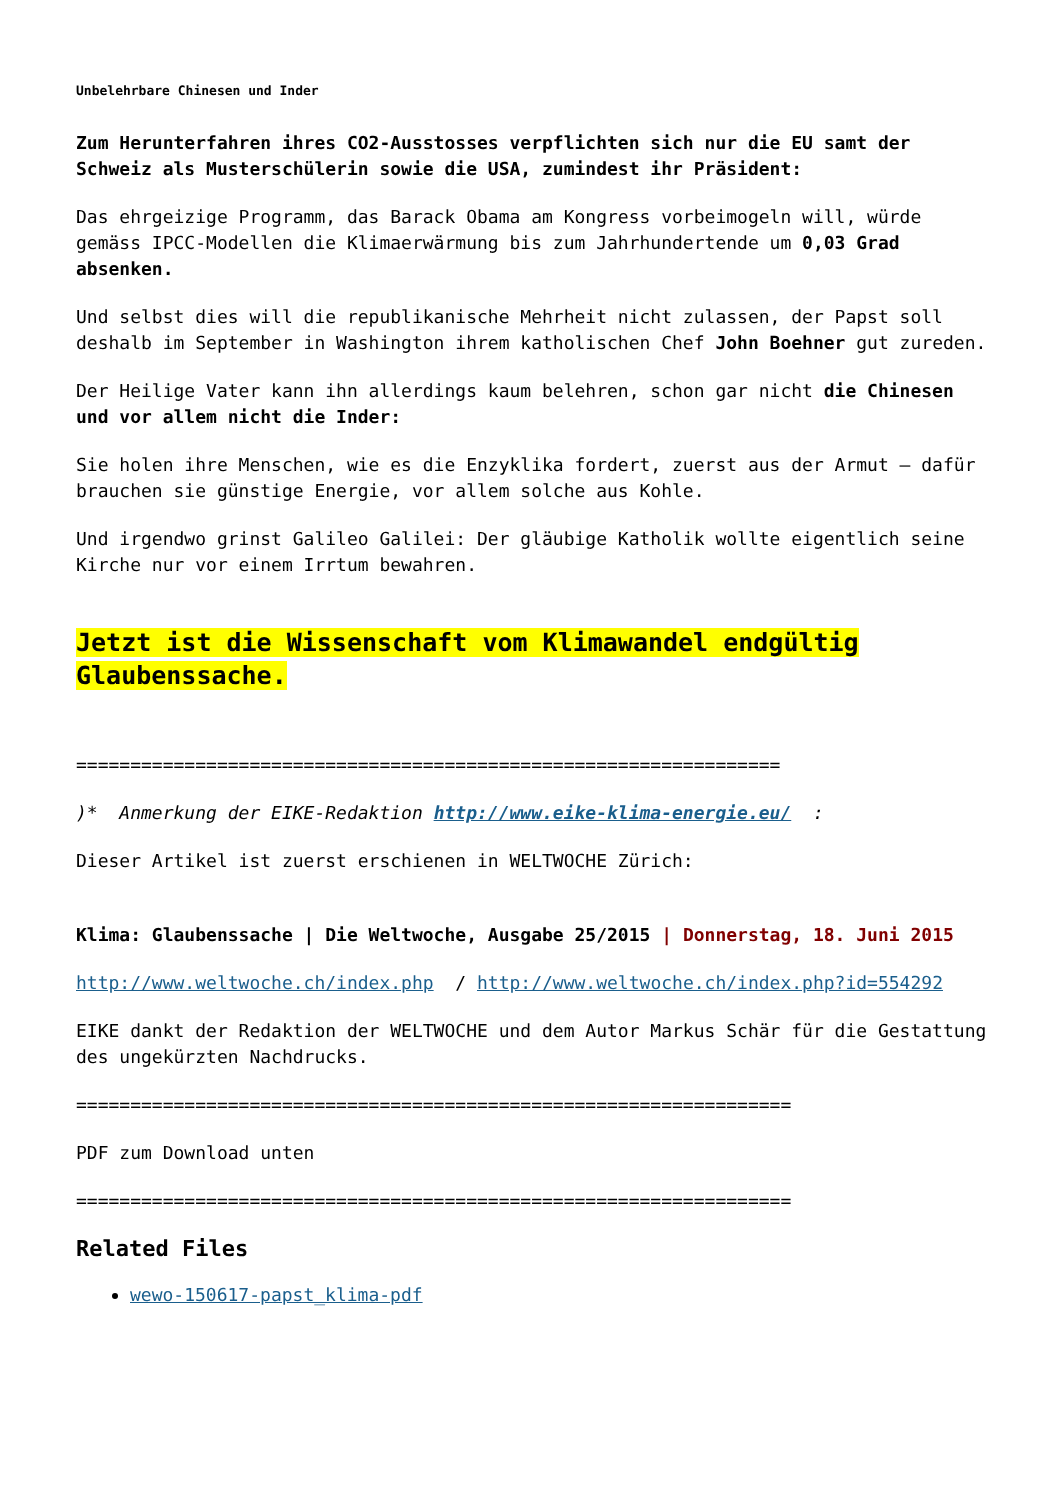Unbelehrbare Chinesen und Inder
Zum Herunterfahren ihres CO2-Ausstosses verpflichten sich nur die EU samt der Schweiz als Musterschülerin sowie die USA, zumindest ihr Präsident:
Das ehrgeizige Programm, das Barack Obama am Kongress vorbeimogeln will, würde gemäss IPCC-Modellen die Klimaerwärmung bis zum Jahrhundertende um 0,03 Grad absenken.
Und selbst dies will die republikanische Mehrheit nicht zulassen, der Papst soll deshalb im September in Washington ihrem katholischen Chef John Boehner gut zureden.
Der Heilige Vater kann ihn allerdings kaum belehren, schon gar nicht die Chinesen und vor allem nicht die Inder:
Sie holen ihre Menschen, wie es die Enzyklika fordert, zuerst aus der Armut – dafür brauchen sie günstige Energie, vor allem solche aus Kohle.
Und irgendwo grinst Galileo Galilei: Der gläubige Katholik wollte eigentlich seine Kirche nur vor einem Irrtum bewahren.
Jetzt ist die Wissenschaft vom Klimawandel endgültig Glaubenssache.
=================================================================
)* Anmerkung der EIKE-Redaktion http://www.eike-klima-energie.eu/ :
Dieser Artikel ist zuerst erschienen in WELTWOCHE Zürich:
Klima: Glaubenssache | Die Weltwoche, Ausgabe 25/2015 | Donnerstag, 18. Juni 2015
http://www.weltwoche.ch/index.php / http://www.weltwoche.ch/index.php?id=554292
EIKE dankt der Redaktion der WELTWOCHE und dem Autor Markus Schär für die Gestattung des ungekürzten Nachdrucks.
==================================================================
PDF zum Download unten
==================================================================
Related Files
wewo-150617-papst_klima-pdf